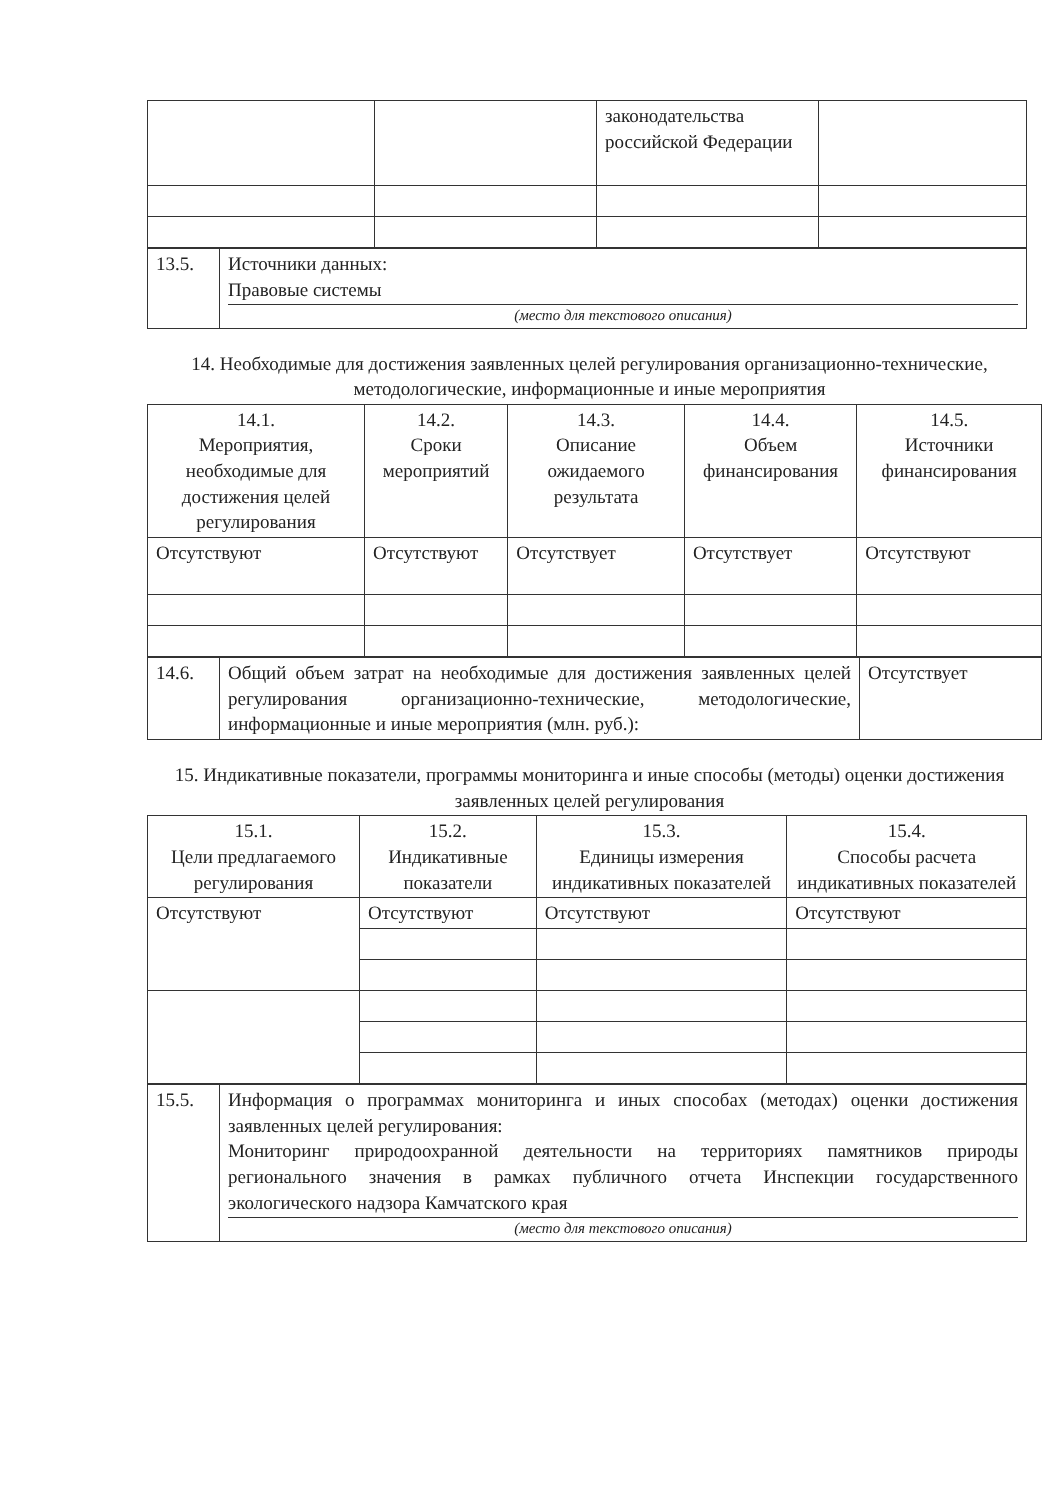| | | законодательства российской Федерации | |
| 13.5. | Источники данных: Правовые системы (место для текстового описания) |
14. Необходимые для достижения заявленных целей регулирования организационно-технические, методологические, информационные и иные мероприятия
| 14.1. Мероприятия, необходимые для достижения целей регулирования | 14.2. Сроки мероприятий | 14.3. Описание ожидаемого результата | 14.4. Объем финансирования | 14.5. Источники финансирования |
| --- | --- | --- | --- | --- |
| Отсутствуют | Отсутствуют | Отсутствует | Отсутствует | Отсутствуют |
| 14.6. | Общий объем затрат на необходимые для достижения заявленных целей регулирования организационно-технические, методологические, информационные и иные мероприятия (млн. руб.): | Отсутствует |
15. Индикативные показатели, программы мониторинга и иные способы (методы) оценки достижения заявленных целей регулирования
| 15.1. Цели предлагаемого регулирования | 15.2. Индикативные показатели | 15.3. Единицы измерения индикативных показателей | 15.4. Способы расчета индикативных показателей |
| --- | --- | --- | --- |
| Отсутствуют | Отсутствуют | Отсутствуют | Отсутствуют |
| 15.5. | Информация о программах мониторинга и иных способах (методах) оценки достижения заявленных целей регулирования: Мониторинг природоохранной деятельности на территориях памятников природы регионального значения в рамках публичного отчета Инспекции государственного экологического надзора Камчатского края (место для текстового описания) |